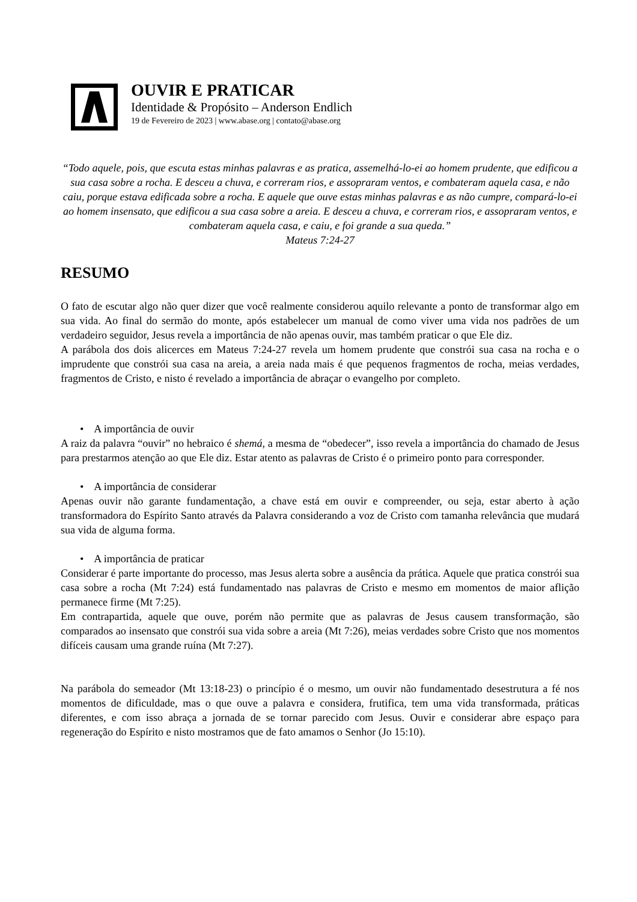OUVIR E PRATICAR
Identidade & Propósito – Anderson Endlich
19 de Fevereiro de 2023 | www.abase.org | contato@abase.org
“Todo aquele, pois, que escuta estas minhas palavras e as pratica, assemelhá-lo-ei ao homem prudente, que edificou a sua casa sobre a rocha. E desceu a chuva, e correram rios, e assopraram ventos, e combateram aquela casa, e não caiu, porque estava edificada sobre a rocha. E aquele que ouve estas minhas palavras e as não cumpre, compará-lo-ei ao homem insensato, que edificou a sua casa sobre a areia. E desceu a chuva, e correram rios, e assopraram ventos, e combateram aquela casa, e caiu, e foi grande a sua queda.”
Mateus 7:24-27
RESUMO
O fato de escutar algo não quer dizer que você realmente considerou aquilo relevante a ponto de transformar algo em sua vida. Ao final do sermão do monte, após estabelecer um manual de como viver uma vida nos padrões de um verdadeiro seguidor, Jesus revela a importância de não apenas ouvir, mas também praticar o que Ele diz.
A parábola dos dois alicerces em Mateus 7:24-27 revela um homem prudente que constrói sua casa na rocha e o imprudente que constrói sua casa na areia, a areia nada mais é que pequenos fragmentos de rocha, meias verdades, fragmentos de Cristo, e nisto é revelado a importância de abraçar o evangelho por completo.
• A importância de ouvir
A raiz da palavra “ouvir” no hebraico é shemá, a mesma de “obedecer”, isso revela a importância do chamado de Jesus para prestarmos atenção ao que Ele diz. Estar atento as palavras de Cristo é o primeiro ponto para corresponder.
• A importância de considerar
Apenas ouvir não garante fundamentação, a chave está em ouvir e compreender, ou seja, estar aberto à ação transformadora do Espírito Santo através da Palavra considerando a voz de Cristo com tamanha relevância que mudará sua vida de alguma forma.
• A importância de praticar
Considerar é parte importante do processo, mas Jesus alerta sobre a ausência da prática. Aquele que pratica constrói sua casa sobre a rocha (Mt 7:24) está fundamentado nas palavras de Cristo e mesmo em momentos de maior aflição permanece firme (Mt 7:25).
Em contrapartida, aquele que ouve, porém não permite que as palavras de Jesus causem transformação, são comparados ao insensato que constrói sua vida sobre a areia (Mt 7:26), meias verdades sobre Cristo que nos momentos difíceis causam uma grande ruína (Mt 7:27).
Na parábola do semeador (Mt 13:18-23) o princípio é o mesmo, um ouvir não fundamentado desestrutura a fé nos momentos de dificuldade, mas o que ouve a palavra e considera, frutifica, tem uma vida transformada, práticas diferentes, e com isso abraça a jornada de se tornar parecido com Jesus. Ouvir e considerar abre espaço para regeneração do Espírito e nisto mostramos que de fato amamos o Senhor (Jo 15:10).